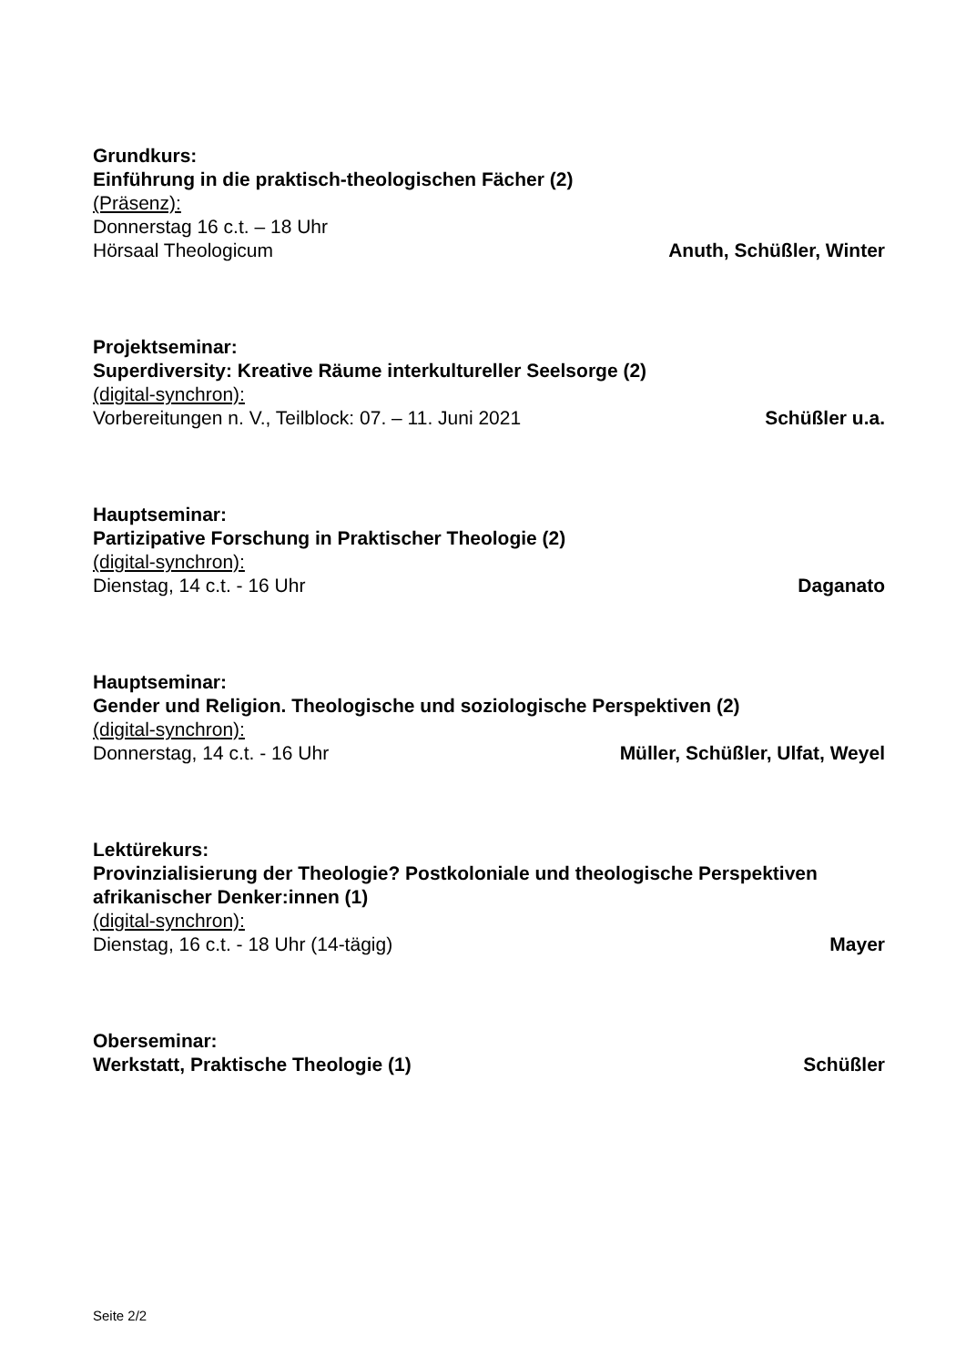Grundkurs:
Einführung in die praktisch-theologischen Fächer (2)
(Präsenz):
Donnerstag 16 c.t. – 18 Uhr
Hörsaal Theologicum Anuth, Schüßler, Winter
Projektseminar:
Superdiversity: Kreative Räume interkultureller Seelsorge (2)
(digital-synchron):
Vorbereitungen n. V., Teilblock: 07. – 11. Juni 2021 Schüßler u.a.
Hauptseminar:
Partizipative Forschung in Praktischer Theologie (2)
(digital-synchron):
Dienstag, 14 c.t. - 16 Uhr Daganato
Hauptseminar:
Gender und Religion. Theologische und soziologische Perspektiven (2)
(digital-synchron):
Donnerstag, 14 c.t. - 16 Uhr Müller, Schüßler, Ulfat, Weyel
Lektürekurs:
Provinzialisierung der Theologie? Postkoloniale und theologische Perspektiven afrikanischer Denker:innen (1)
(digital-synchron):
Dienstag, 16 c.t. - 18 Uhr (14-tägig) Mayer
Oberseminar:
Werkstatt, Praktische Theologie (1) Schüßler
Seite 2/2